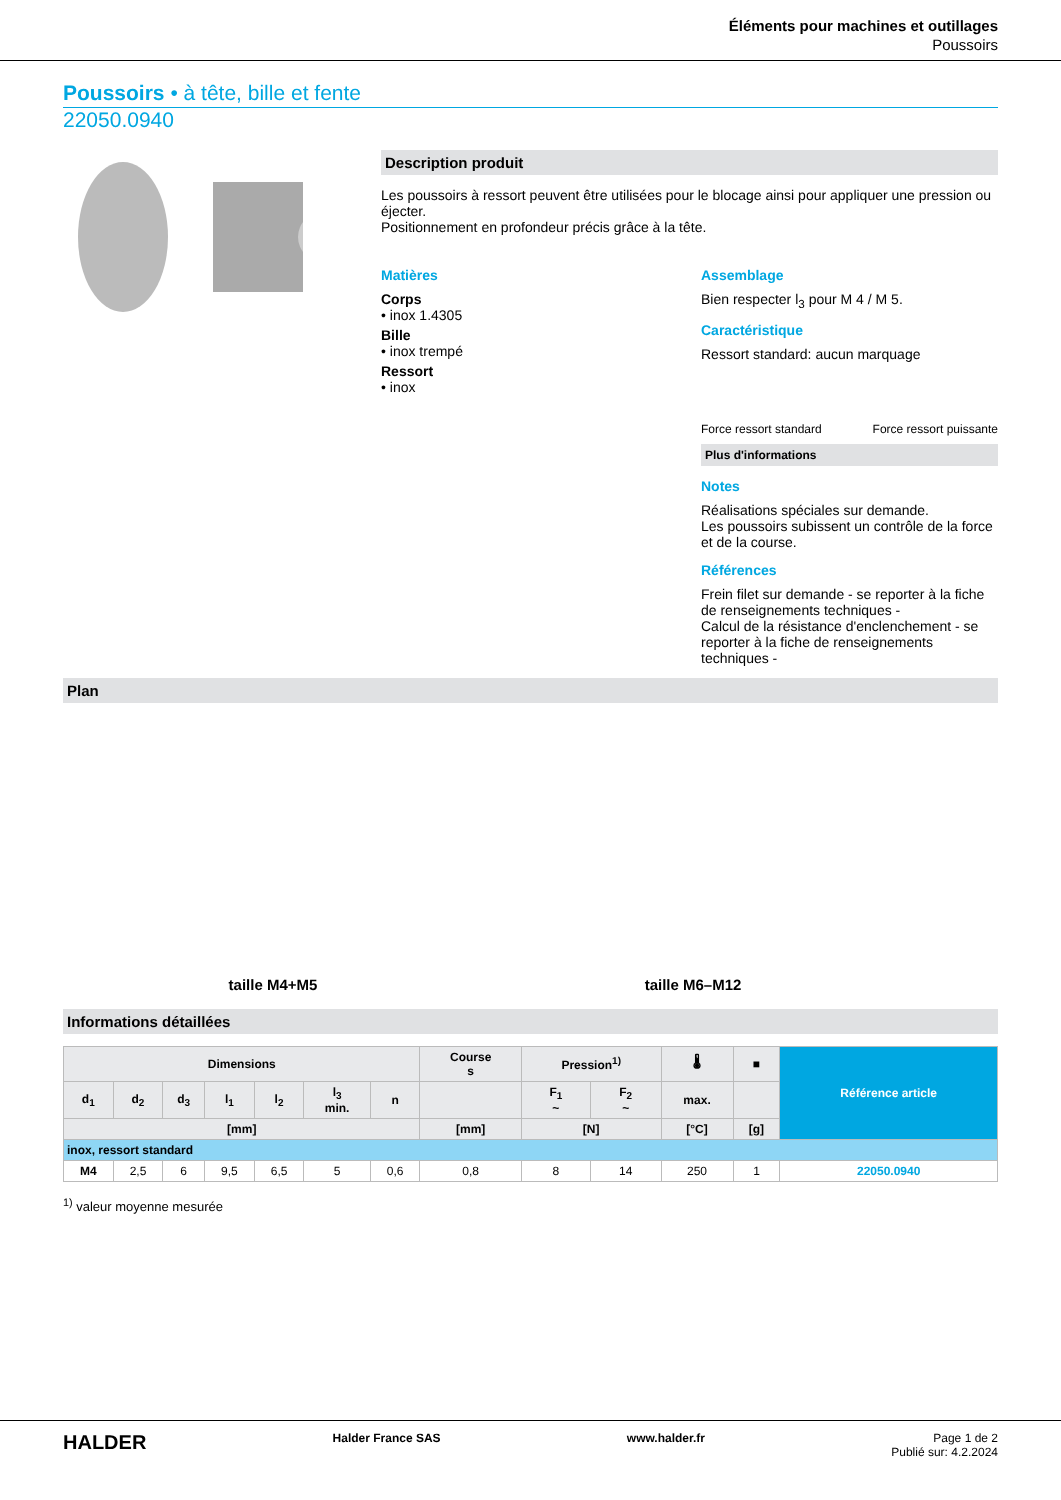Éléments pour machines et outillages
Poussoirs
Poussoirs • à tête, bille et fente
22050.0940
Description produit
Les poussoirs à ressort peuvent être utilisées pour le blocage ainsi pour appliquer une pression ou éjecter.
Positionnement en profondeur précis grâce à la tête.
Matières
Corps
• inox 1.4305
Bille
• inox trempé
Ressort
• inox
Assemblage
Bien respecter l<sub>3</sub> pour M 4 / M 5.
Caractéristique
Ressort standard: aucun marquage
Force ressort standard Force ressort puissante
Plus d'informations
Notes
Réalisations spéciales sur demande.
Les poussoirs subissent un contrôle de la force et de la course.
Références
Frein filet sur demande - se reporter à la fiche de renseignements techniques -
Calcul de la résistance d'enclenchement - se reporter à la fiche de renseignements techniques -
Plan
taille M4+M5
taille M6–M12
Informations détaillées
| Dimensions | | | | | | | Course s | Pression<sup>1)</sup> | | 🌡 | ■ | Référence article |
| --- | --- | --- | --- | --- | --- | --- | --- | --- | --- | --- | --- | --- |
| d<sub>1</sub> | d<sub>2</sub> | d<sub>3</sub> | l<sub>1</sub> | l<sub>2</sub> | l<sub>3</sub> min. | n | | F<sub>1</sub> ~ | F<sub>2</sub> ~ | max. | | |
| [mm] | | | | | | | [mm] | [N] | | [°C] | [g] | |
| inox, ressort standard | | | | | | | | | | | | |
| M4 | 2,5 | 6 | 9,5 | 6,5 | 5 | 0,6 | 0,8 | 8 | 14 | 250 | 1 | 22050.0940 |
<sup>1)</sup> valeur moyenne mesurée
HALDER Halder France SAS www.halder.fr Page 1 de 2
Publié sur: 4.2.2024